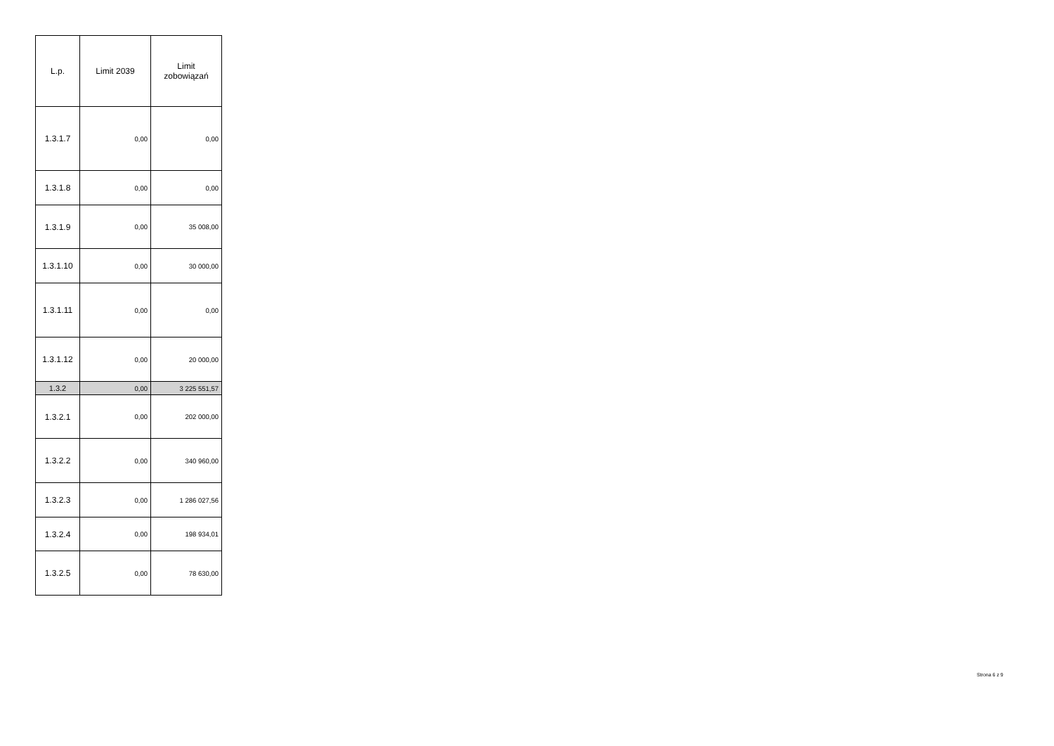| L.p. | Limit 2039 | Limit zobowiązań |
| --- | --- | --- |
| 1.3.1.7 | 0,00 | 0,00 |
| 1.3.1.8 | 0,00 | 0,00 |
| 1.3.1.9 | 0,00 | 35 008,00 |
| 1.3.1.10 | 0,00 | 30 000,00 |
| 1.3.1.11 | 0,00 | 0,00 |
| 1.3.1.12 | 0,00 | 20 000,00 |
| 1.3.2 | 0,00 | 3 225 551,57 |
| 1.3.2.1 | 0,00 | 202 000,00 |
| 1.3.2.2 | 0,00 | 340 960,00 |
| 1.3.2.3 | 0,00 | 1 286 027,56 |
| 1.3.2.4 | 0,00 | 198 934,01 |
| 1.3.2.5 | 0,00 | 78 630,00 |
Strona 6 z 9